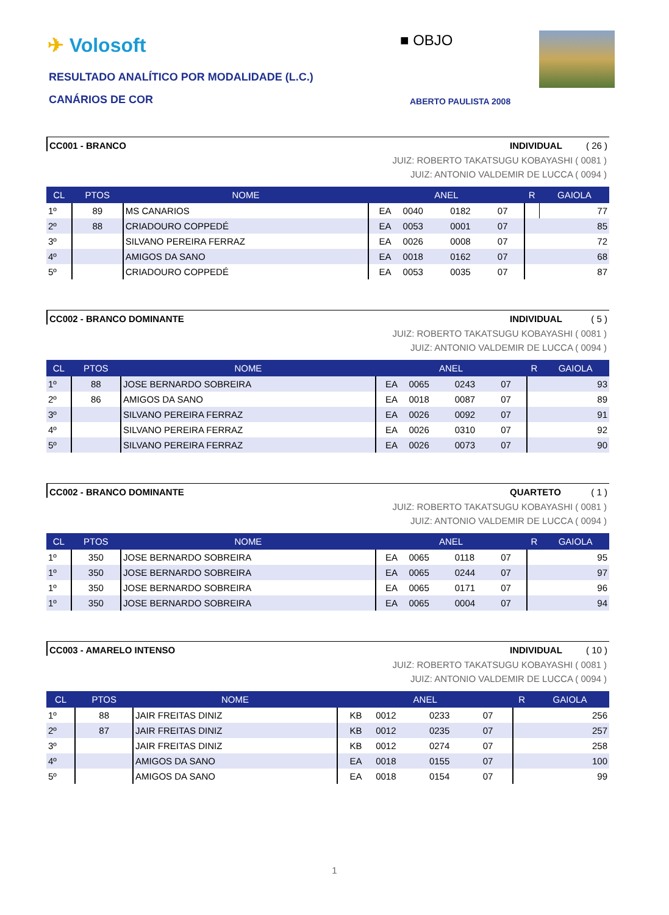✈ Volosoft ■ OBJO
RESULTADO ANALÍTICO POR MODALIDADE (L.C.)
CANÁRIOS DE COR ABERTO PAULISTA 2008
CC001 - BRANCO INDIVIDUAL ( 26 )
JUIZ: ROBERTO TAKATSUGU KOBAYASHI ( 0081 )
JUIZ: ANTONIO VALDEMIR DE LUCCA ( 0094 )
| CL | PTOS | NOME | ANEL | | | | R | GAIOLA |
| --- | --- | --- | --- | --- | --- | --- | --- | --- |
| 1º | 89 | MS CANARIOS | EA | 0040 | 0182 | 07 | | 77 |
| 2º | 88 | CRIADOURO COPPEDÉ | EA | 0053 | 0001 | 07 | | 85 |
| 3º | | SILVANO PEREIRA FERRAZ | EA | 0026 | 0008 | 07 | | 72 |
| 4º | | AMIGOS DA SANO | EA | 0018 | 0162 | 07 | | 68 |
| 5º | | CRIADOURO COPPEDÉ | EA | 0053 | 0035 | 07 | | 87 |
CC002 - BRANCO DOMINANTE INDIVIDUAL ( 5 )
JUIZ: ROBERTO TAKATSUGU KOBAYASHI ( 0081 )
JUIZ: ANTONIO VALDEMIR DE LUCCA ( 0094 )
| CL | PTOS | NOME | ANEL | | | | R | GAIOLA |
| --- | --- | --- | --- | --- | --- | --- | --- | --- |
| 1º | 88 | JOSE BERNARDO SOBREIRA | EA | 0065 | 0243 | 07 | | 93 |
| 2º | 86 | AMIGOS DA SANO | EA | 0018 | 0087 | 07 | | 89 |
| 3º | | SILVANO PEREIRA FERRAZ | EA | 0026 | 0092 | 07 | | 91 |
| 4º | | SILVANO PEREIRA FERRAZ | EA | 0026 | 0310 | 07 | | 92 |
| 5º | | SILVANO PEREIRA FERRAZ | EA | 0026 | 0073 | 07 | | 90 |
CC002 - BRANCO DOMINANTE QUARTETO ( 1 )
JUIZ: ROBERTO TAKATSUGU KOBAYASHI ( 0081 )
JUIZ: ANTONIO VALDEMIR DE LUCCA ( 0094 )
| CL | PTOS | NOME | ANEL | | | | R | GAIOLA |
| --- | --- | --- | --- | --- | --- | --- | --- | --- |
| 1º | 350 | JOSE BERNARDO SOBREIRA | EA | 0065 | 0118 | 07 | | 95 |
| 1º | 350 | JOSE BERNARDO SOBREIRA | EA | 0065 | 0244 | 07 | | 97 |
| 1º | 350 | JOSE BERNARDO SOBREIRA | EA | 0065 | 0171 | 07 | | 96 |
| 1º | 350 | JOSE BERNARDO SOBREIRA | EA | 0065 | 0004 | 07 | | 94 |
CC003 - AMARELO INTENSO INDIVIDUAL ( 10 )
JUIZ: ROBERTO TAKATSUGU KOBAYASHI ( 0081 )
JUIZ: ANTONIO VALDEMIR DE LUCCA ( 0094 )
| CL | PTOS | NOME | ANEL | | | | R | GAIOLA |
| --- | --- | --- | --- | --- | --- | --- | --- | --- |
| 1º | 88 | JAIR FREITAS DINIZ | KB | 0012 | 0233 | 07 | | 256 |
| 2º | 87 | JAIR FREITAS DINIZ | KB | 0012 | 0235 | 07 | | 257 |
| 3º | | JAIR FREITAS DINIZ | KB | 0012 | 0274 | 07 | | 258 |
| 4º | | AMIGOS DA SANO | EA | 0018 | 0155 | 07 | | 100 |
| 5º | | AMIGOS DA SANO | EA | 0018 | 0154 | 07 | | 99 |
1